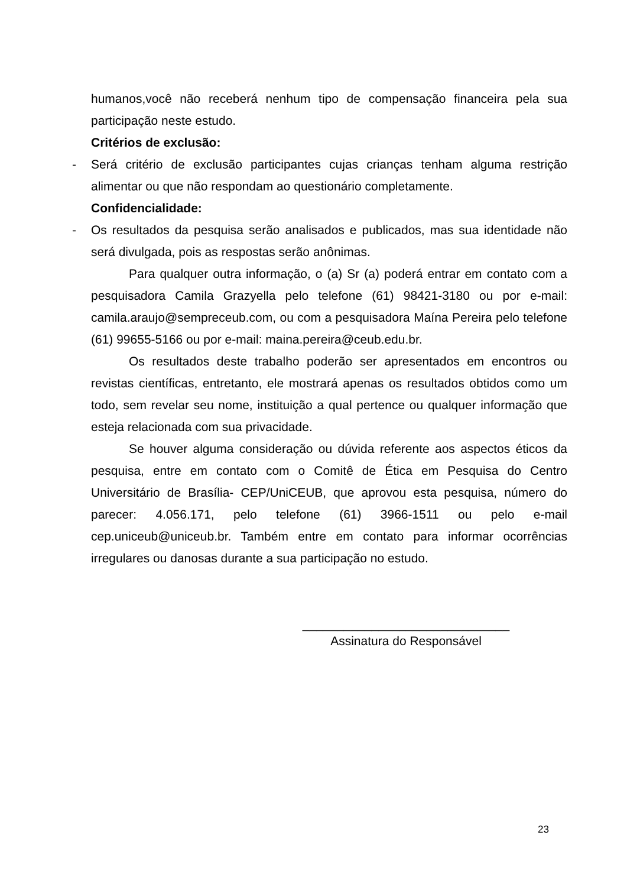humanos,você não receberá nenhum tipo de compensação financeira pela sua participação neste estudo.
Critérios de exclusão:
- Será critério de exclusão participantes cujas crianças tenham alguma restrição alimentar ou que não respondam ao questionário completamente.
Confidencialidade:
- Os resultados da pesquisa serão analisados e publicados, mas sua identidade não será divulgada, pois as respostas serão anônimas.
Para qualquer outra informação, o (a) Sr (a) poderá entrar em contato com a pesquisadora Camila Grazyella pelo telefone (61) 98421-3180 ou por e-mail: camila.araujo@sempreceub.com, ou com a pesquisadora Maína Pereira pelo telefone (61) 99655-5166 ou por e-mail: maina.pereira@ceub.edu.br.
Os resultados deste trabalho poderão ser apresentados em encontros ou revistas científicas, entretanto, ele mostrará apenas os resultados obtidos como um todo, sem revelar seu nome, instituição a qual pertence ou qualquer informação que esteja relacionada com sua privacidade.
Se houver alguma consideração ou dúvida referente aos aspectos éticos da pesquisa, entre em contato com o Comitê de Ética em Pesquisa do Centro Universitário de Brasília- CEP/UniCEUB, que aprovou esta pesquisa, número do parecer: 4.056.171, pelo telefone (61) 3966-1511 ou pelo e-mail cep.uniceub@uniceub.br. Também entre em contato para informar ocorrências irregulares ou danosas durante a sua participação no estudo.
______________________________
Assinatura do Responsável
23